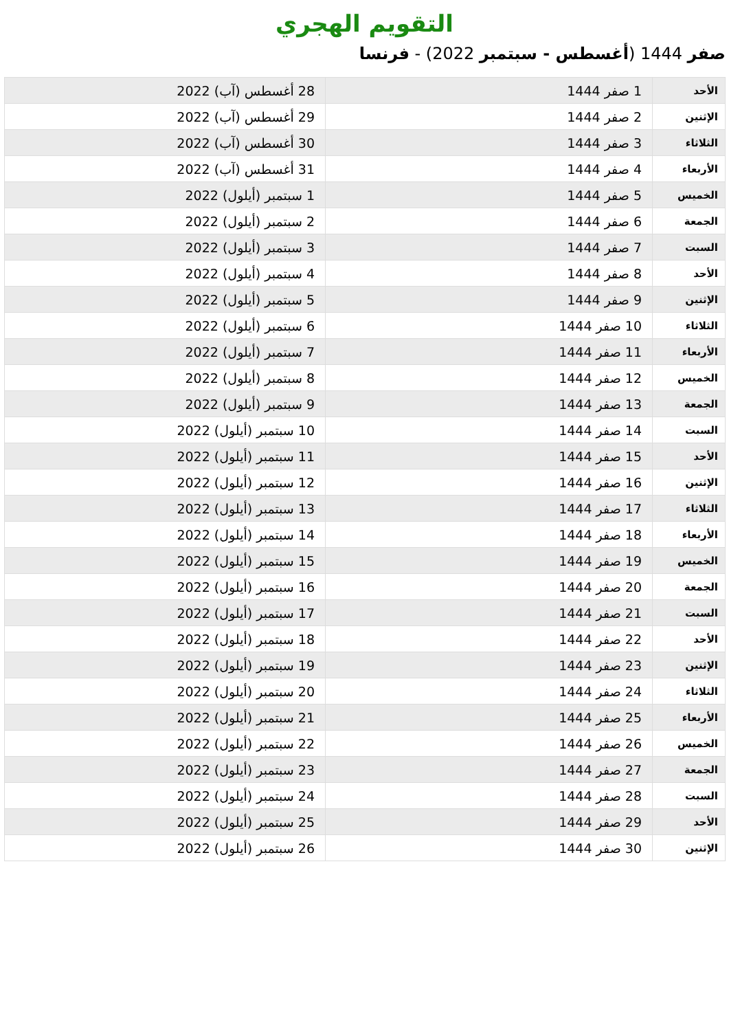التقويم الهجري
صفر 1444 (أغسطس - سبتمبر 2022) - فرنسا
| الأحد | 1 صفر 1444 | 28 أغسطس (آب) 2022 |
| الإثنين | 2 صفر 1444 | 29 أغسطس (آب) 2022 |
| الثلاثاء | 3 صفر 1444 | 30 أغسطس (آب) 2022 |
| الأربعاء | 4 صفر 1444 | 31 أغسطس (آب) 2022 |
| الخميس | 5 صفر 1444 | 1 سبتمبر (أيلول) 2022 |
| الجمعة | 6 صفر 1444 | 2 سبتمبر (أيلول) 2022 |
| السبت | 7 صفر 1444 | 3 سبتمبر (أيلول) 2022 |
| الأحد | 8 صفر 1444 | 4 سبتمبر (أيلول) 2022 |
| الإثنين | 9 صفر 1444 | 5 سبتمبر (أيلول) 2022 |
| الثلاثاء | 10 صفر 1444 | 6 سبتمبر (أيلول) 2022 |
| الأربعاء | 11 صفر 1444 | 7 سبتمبر (أيلول) 2022 |
| الخميس | 12 صفر 1444 | 8 سبتمبر (أيلول) 2022 |
| الجمعة | 13 صفر 1444 | 9 سبتمبر (أيلول) 2022 |
| السبت | 14 صفر 1444 | 10 سبتمبر (أيلول) 2022 |
| الأحد | 15 صفر 1444 | 11 سبتمبر (أيلول) 2022 |
| الإثنين | 16 صفر 1444 | 12 سبتمبر (أيلول) 2022 |
| الثلاثاء | 17 صفر 1444 | 13 سبتمبر (أيلول) 2022 |
| الأربعاء | 18 صفر 1444 | 14 سبتمبر (أيلول) 2022 |
| الخميس | 19 صفر 1444 | 15 سبتمبر (أيلول) 2022 |
| الجمعة | 20 صفر 1444 | 16 سبتمبر (أيلول) 2022 |
| السبت | 21 صفر 1444 | 17 سبتمبر (أيلول) 2022 |
| الأحد | 22 صفر 1444 | 18 سبتمبر (أيلول) 2022 |
| الإثنين | 23 صفر 1444 | 19 سبتمبر (أيلول) 2022 |
| الثلاثاء | 24 صفر 1444 | 20 سبتمبر (أيلول) 2022 |
| الأربعاء | 25 صفر 1444 | 21 سبتمبر (أيلول) 2022 |
| الخميس | 26 صفر 1444 | 22 سبتمبر (أيلول) 2022 |
| الجمعة | 27 صفر 1444 | 23 سبتمبر (أيلول) 2022 |
| السبت | 28 صفر 1444 | 24 سبتمبر (أيلول) 2022 |
| الأحد | 29 صفر 1444 | 25 سبتمبر (أيلول) 2022 |
| الإثنين | 30 صفر 1444 | 26 سبتمبر (أيلول) 2022 |